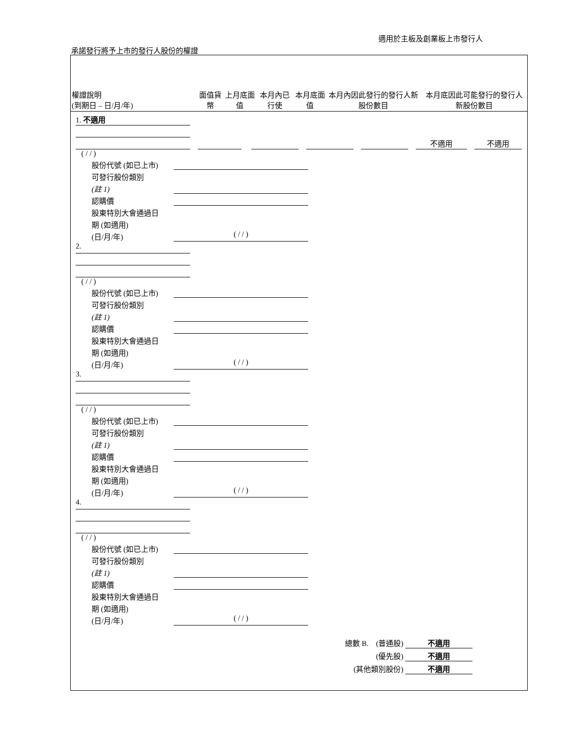適用於主板及創業板上市發行人
承諾發行將予上市的發行人股份的權證
| 權證說明 (到期日 – 日/月/年) | 面值貨幣 | 上月底面值 | 本月內已行使 | 本月底面值 | 本月內因此發行的發行人新股份數目 | 本月底因此可能發行的發行人新股份數目 |
| --- | --- | --- | --- | --- | --- | --- |
1. 不適用
不適用 不適用
( / / )
股份代號 (如已上市)
可發行股份類別
(註 1)
認購價
股東特別大會通過日
期 (如適用)
(日/月/年) ( / / )
2.
( / / )
股份代號 (如已上市)
可發行股份類別
(註 1)
認購價
股東特別大會通過日
期 (如適用)
(日/月/年) ( / / )
3.
( / / )
股份代號 (如已上市)
可發行股份類別
(註 1)
認購價
股東特別大會通過日
期 (如適用)
(日/月/年) ( / / )
4.
( / / )
股份代號 (如已上市)
可發行股份類別
(註 1)
認購價
股東特別大會通過日
期 (如適用)
(日/月/年) ( / / )
總數 B. (普通股) 不適用
(優先股) 不適用
(其他類別股份) 不適用